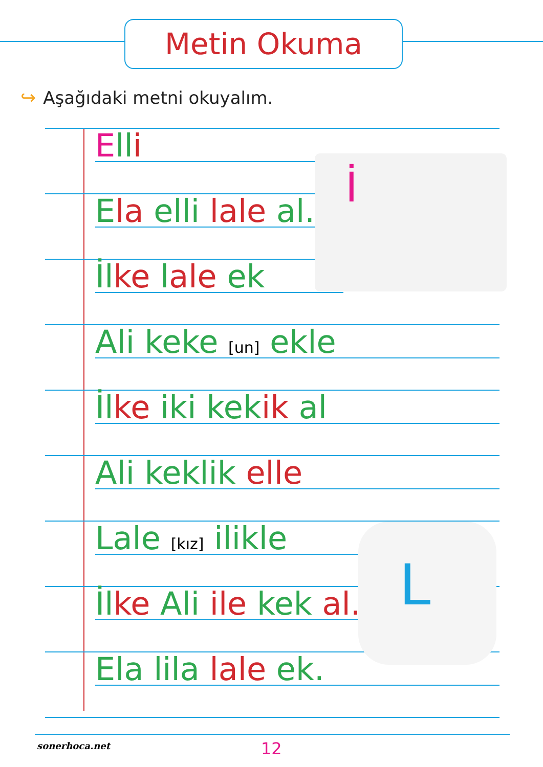Metin Okuma
↪ Aşağıdaki metni okuyalım.
Ell i
Ela elli lale al.
İl ke lale ek
Ali keke [un] ekle
İl ke iki kek ik al
Ali keklik elle
Lale [kız] ilikle
İl ke Ali ile kek al.
Ela lila lale ek.
İ
L
sonerhoca.net 12